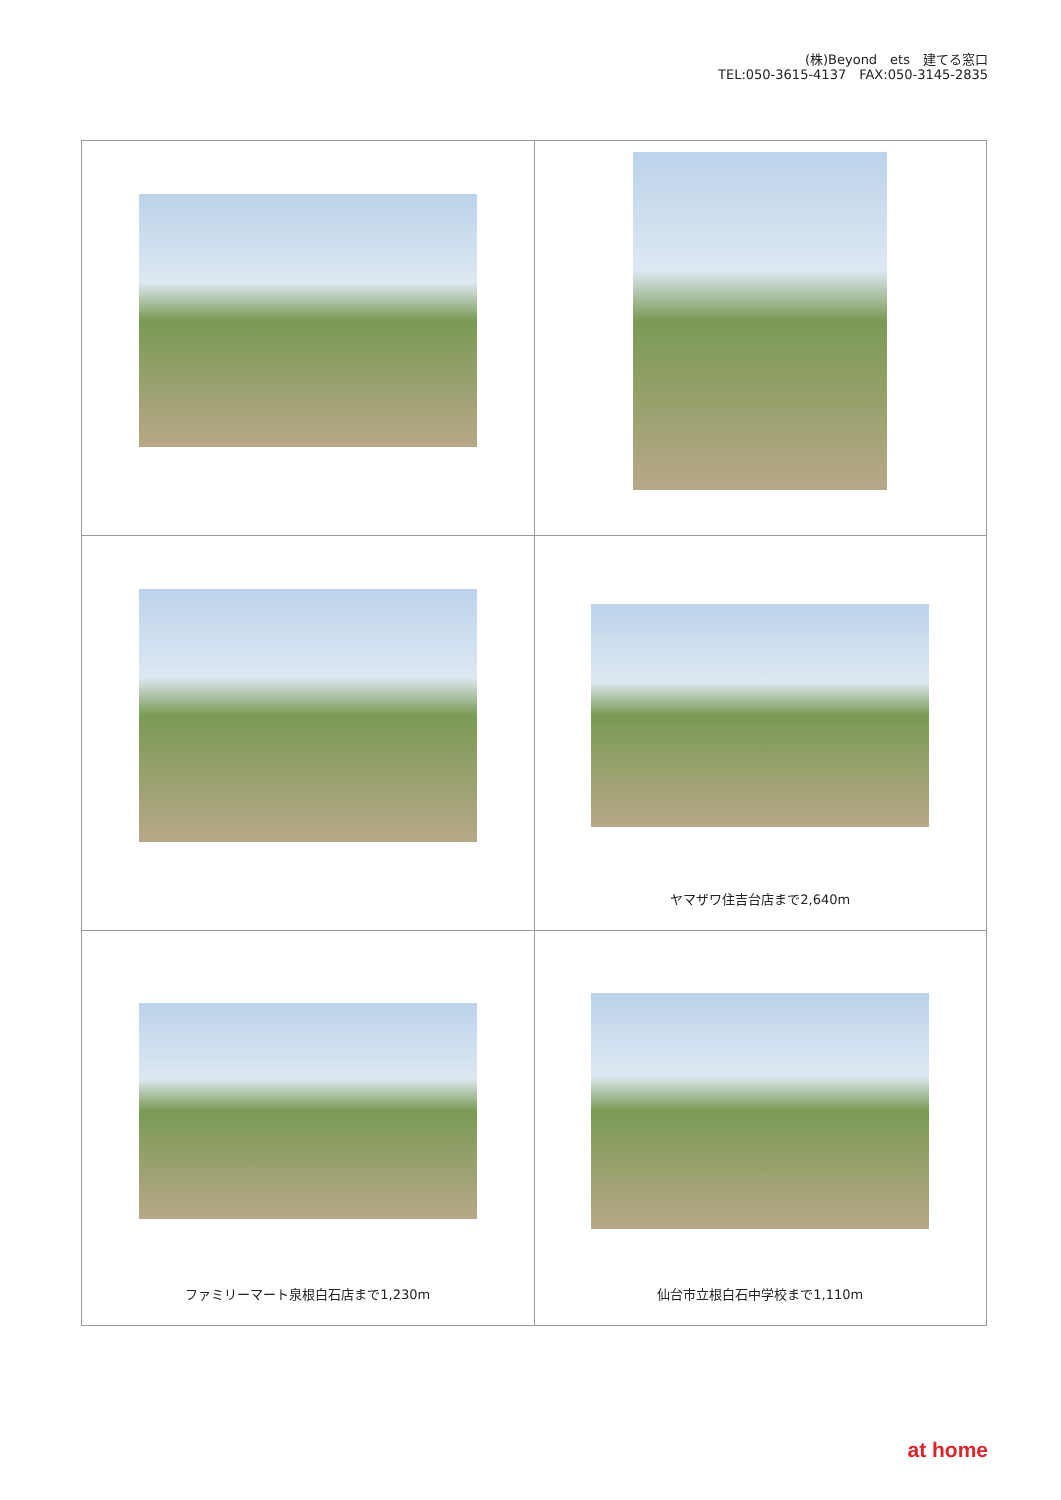(株)Beyond　ets　建てる窓口
TEL:050-3615-4137　FAX:050-3145-2835
| | ヤマザワ住吉台店まで2,640m |
| ファミリーマート泉根白石店まで1,230m | 仙台市立根白石中学校まで1,110m |
at home